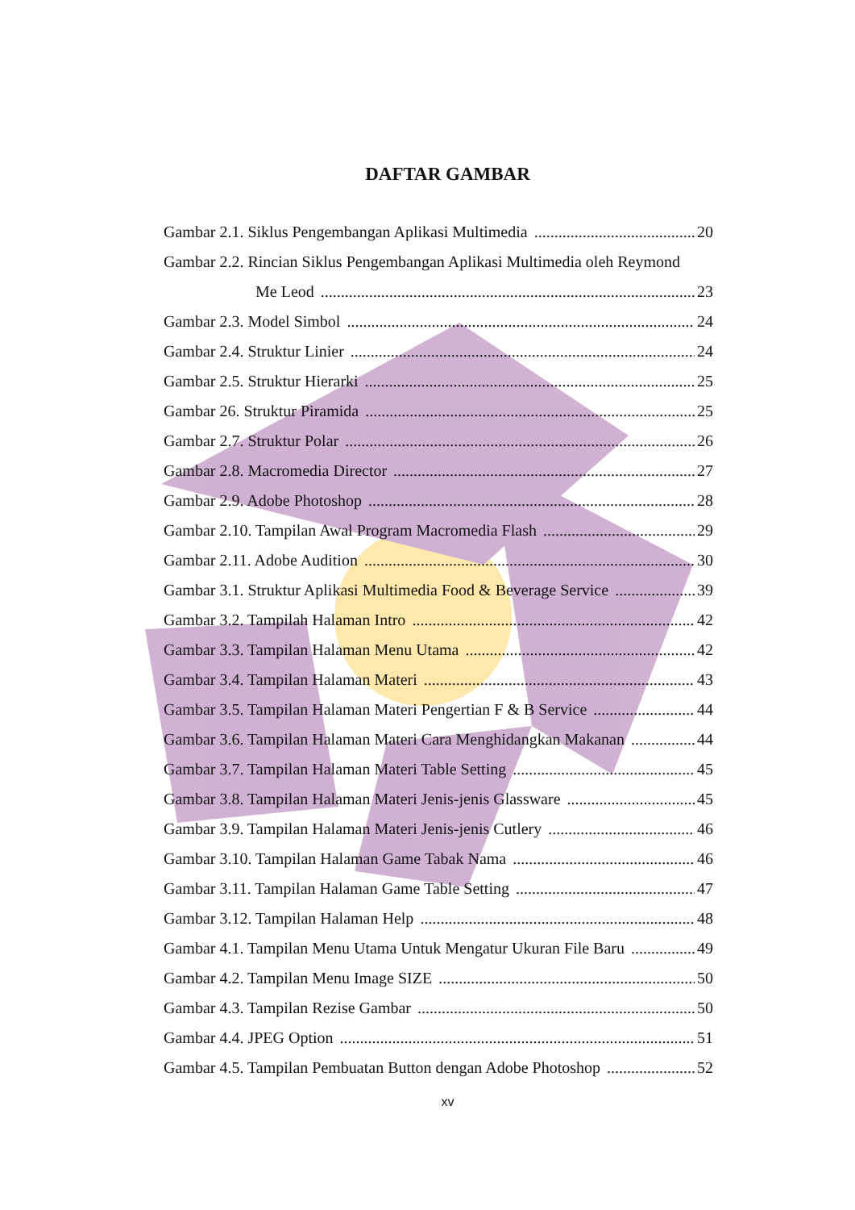DAFTAR GAMBAR
Gambar 2.1. Siklus Pengembangan Aplikasi Multimedia 20
Gambar 2.2. Rincian Siklus Pengembangan Aplikasi Multimedia oleh Reymond
Me Leod 23
Gambar 2.3. Model Simbol 24
Gambar 2.4. Struktur Linier 24
Gambar 2.5. Struktur Hierarki 25
Gambar 26. Struktur Piramida 25
Gambar 2.7. Struktur Polar 26
Gambar 2.8. Macromedia Director 27
Gambar 2.9. Adobe Photoshop 28
Gambar 2.10. Tampilan Awal Program Macromedia Flash 29
Gambar 2.11. Adobe Audition 30
Gambar 3.1. Struktur Aplikasi Multimedia Food & Beverage Service 39
Gambar 3.2. Tampilah Halaman Intro 42
Gambar 3.3. Tampilan Halaman Menu Utama 42
Gambar 3.4. Tampilan Halaman Materi 43
Gambar 3.5. Tampilan Halaman Materi Pengertian F & B Service 44
Gambar 3.6. Tampilan Halaman Materi Cara Menghidangkan Makanan 44
Gambar 3.7. Tampilan Halaman Materi Table Setting 45
Gambar 3.8. Tampilan Halaman Materi Jenis-jenis Glassware 45
Gambar 3.9. Tampilan Halaman Materi Jenis-jenis Cutlery 46
Gambar 3.10. Tampilan Halaman Game Tabak Nama 46
Gambar 3.11. Tampilan Halaman Game Table Setting 47
Gambar 3.12. Tampilan Halaman Help 48
Gambar 4.1. Tampilan Menu Utama Untuk Mengatur Ukuran File Baru 49
Gambar 4.2. Tampilan Menu Image SIZE 50
Gambar 4.3. Tampilan Rezise Gambar 50
Gambar 4.4. JPEG Option 51
Gambar 4.5. Tampilan Pembuatan Button dengan Adobe Photoshop 52
xv